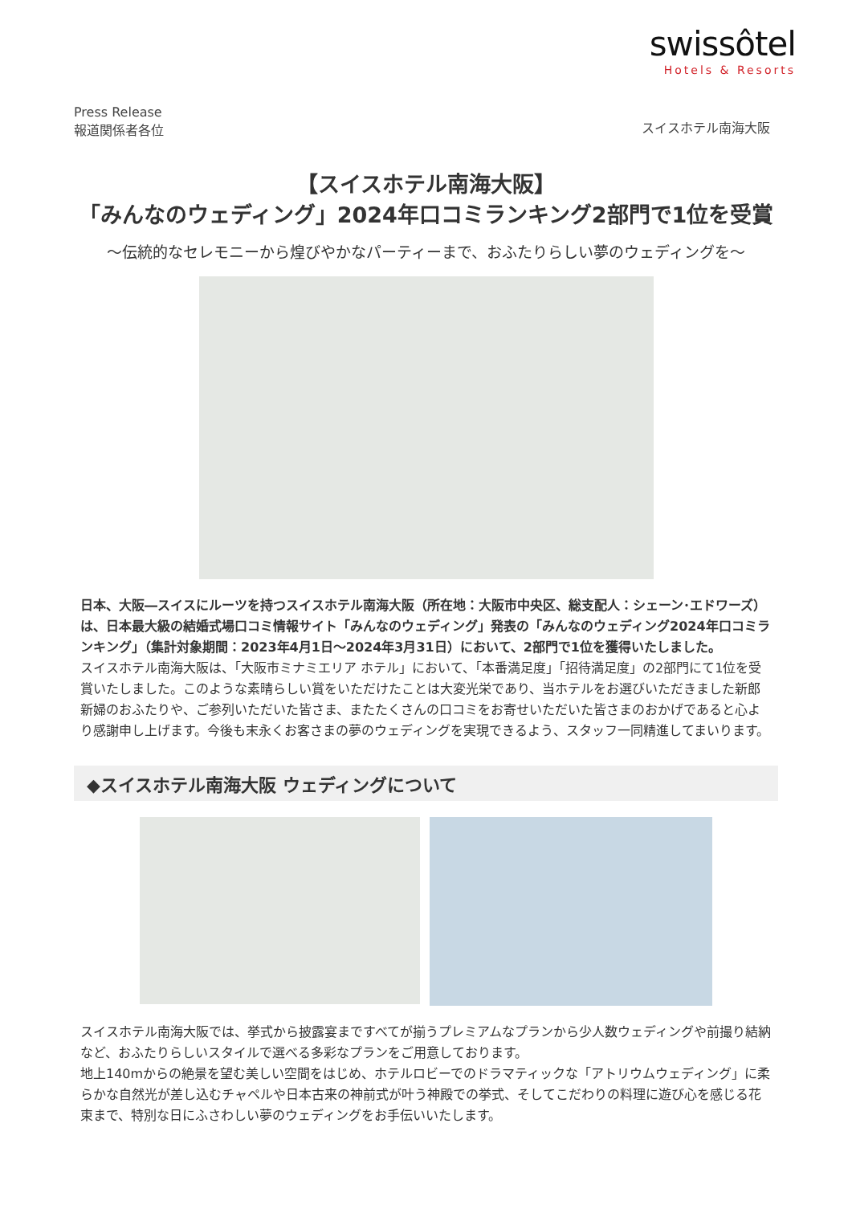swissôtel
Hotels & Resorts
Press Release
報道関係者各位
スイスホテル南海大阪
【スイスホテル南海大阪】
「みんなのウェディング」2024年口コミランキング2部門で1位を受賞
～伝統的なセレモニーから煌びやかなパーティーまで、おふたりらしい夢のウェディングを～
日本、大阪―スイスにルーツを持つスイスホテル南海大阪（所在地：大阪市中央区、総支配人：シェーン･エドワーズ）は、日本最大級の結婚式場口コミ情報サイト「みんなのウェディング」発表の「みんなのウェディング2024年口コミランキング」（集計対象期間：2023年4月1日～2024年3月31日）において、2部門で1位を獲得いたしました。
スイスホテル南海大阪は、「大阪市ミナミエリア ホテル」において、「本番満足度」「招待満足度」の2部門にて1位を受賞いたしました。このような素晴らしい賞をいただけたことは大変光栄であり、当ホテルをお選びいただきました新郎新婦のおふたりや、ご参列いただいた皆さま、またたくさんの口コミをお寄せいただいた皆さまのおかげであると心より感謝申し上げます。今後も末永くお客さまの夢のウェディングを実現できるよう、スタッフ一同精進してまいります。
◆スイスホテル南海大阪 ウェディングについて
スイスホテル南海大阪では、挙式から披露宴まですべてが揃うプレミアムなプランから少人数ウェディングや前撮り結納など、おふたりらしいスタイルで選べる多彩なプランをご用意しております。
地上140mからの絶景を望む美しい空間をはじめ、ホテルロビーでのドラマティックな「アトリウムウェディング」に柔らかな自然光が差し込むチャペルや日本古来の神前式が叶う神殿での挙式、そしてこだわりの料理に遊び心を感じる花束まで、特別な日にふさわしい夢のウェディングをお手伝いいたします。